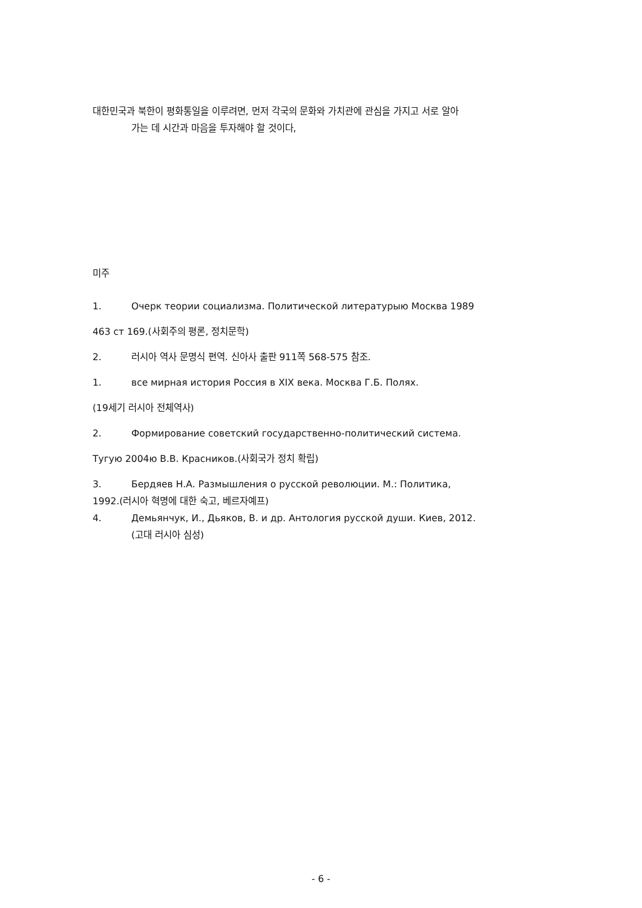대한민국과 북한이 평화통일을 이루려면, 먼저 각국의 문화와 가치관에 관심을 가지고 서로 알아
가는 데 시간과 마음을 투자해야 할 것이다,
미주
1. Очерк теории социализма. Политической литературыю Москва 1989
463 ст 169.(사회주의 평론, 정치문학)
2. 러시아 역사 문명식 편역. 신아사 출판 911쪽 568-575 참조.
1. все мирная история Россия в XIX века. Москва Г.Б. Полях.
(19세기 러시아 전체역사)
2. Формирование советский государственно-политический система.
Тугую 2004ю В.В. Красников.(사회국가 정치 확립)
3. Бердяев Н.А. Размышления о русской революции. М.: Политика,
1992.(러시아 혁명에 대한 숙고, 베르자예프)
4. Демьянчук, И., Дьяков, В. и др. Антология русской души. Киев, 2012.
(고대 러시아 심성)
- 6 -